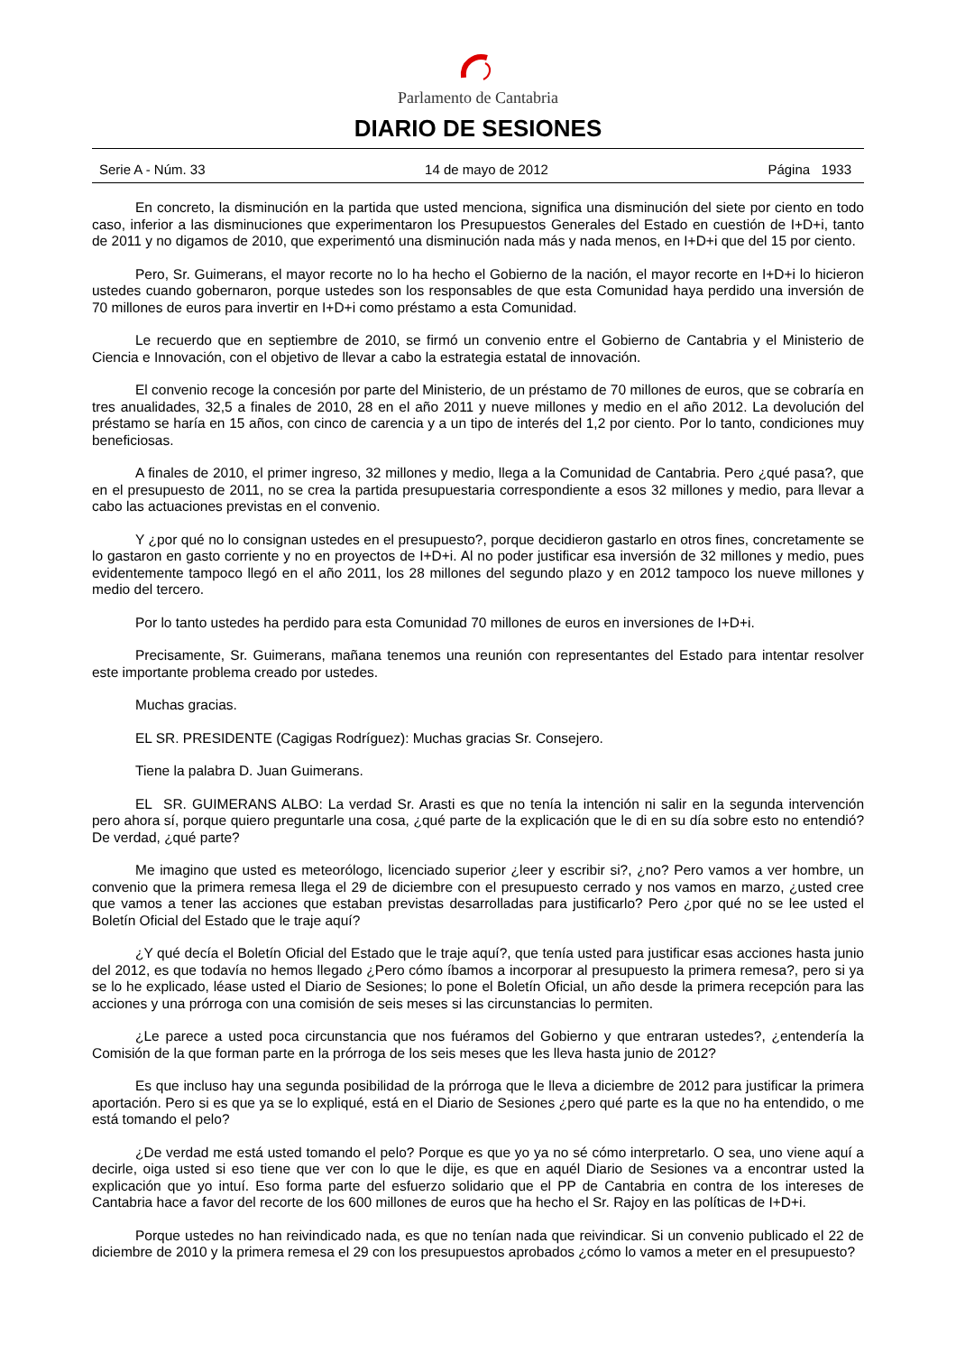Parlamento de Cantabria
DIARIO DE SESIONES
Serie A - Núm. 33 14 de mayo de 2012 Página 1933
En concreto, la disminución en la partida que usted menciona, significa una disminución del siete por ciento en todo caso, inferior a las disminuciones que experimentaron los Presupuestos Generales del Estado en cuestión de I+D+i, tanto de 2011 y no digamos de 2010, que experimentó una disminución nada más y nada menos, en I+D+i que del 15 por ciento.
Pero, Sr. Guimerans, el mayor recorte no lo ha hecho el Gobierno de la nación, el mayor recorte en I+D+i lo hicieron ustedes cuando gobernaron, porque ustedes son los responsables de que esta Comunidad haya perdido una inversión de 70 millones de euros para invertir en I+D+i como préstamo a esta Comunidad.
Le recuerdo que en septiembre de 2010, se firmó un convenio entre el Gobierno de Cantabria y el Ministerio de Ciencia e Innovación, con el objetivo de llevar a cabo la estrategia estatal de innovación.
El convenio recoge la concesión por parte del Ministerio, de un préstamo de 70 millones de euros, que se cobraría en tres anualidades, 32,5 a finales de 2010, 28 en el año 2011 y nueve millones y medio en el año 2012. La devolución del préstamo se haría en 15 años, con cinco de carencia y a un tipo de interés del 1,2 por ciento. Por lo tanto, condiciones muy beneficiosas.
A finales de 2010, el primer ingreso, 32 millones y medio, llega a la Comunidad de Cantabria. Pero ¿qué pasa?, que en el presupuesto de 2011, no se crea la partida presupuestaria correspondiente a esos 32 millones y medio, para llevar a cabo las actuaciones previstas en el convenio.
Y ¿por qué no lo consignan ustedes en el presupuesto?, porque decidieron gastarlo en otros fines, concretamente se lo gastaron en gasto corriente y no en proyectos de I+D+i. Al no poder justificar esa inversión de 32 millones y medio, pues evidentemente tampoco llegó en el año 2011, los 28 millones del segundo plazo y en 2012 tampoco los nueve millones y medio del tercero.
Por lo tanto ustedes ha perdido para esta Comunidad 70 millones de euros en inversiones de I+D+i.
Precisamente, Sr. Guimerans, mañana tenemos una reunión con representantes del Estado para intentar resolver este importante problema creado por ustedes.
Muchas gracias.
EL SR. PRESIDENTE (Cagigas Rodríguez): Muchas gracias Sr. Consejero.
Tiene la palabra D. Juan Guimerans.
EL SR. GUIMERANS ALBO: La verdad Sr. Arasti es que no tenía la intención ni salir en la segunda intervención pero ahora sí, porque quiero preguntarle una cosa, ¿qué parte de la explicación que le di en su día sobre esto no entendió? De verdad, ¿qué parte?
Me imagino que usted es meteorólogo, licenciado superior ¿leer y escribir si?, ¿no? Pero vamos a ver hombre, un convenio que la primera remesa llega el 29 de diciembre con el presupuesto cerrado y nos vamos en marzo, ¿usted cree que vamos a tener las acciones que estaban previstas desarrolladas para justificarlo? Pero ¿por qué no se lee usted el Boletín Oficial del Estado que le traje aquí?
¿Y qué decía el Boletín Oficial del Estado que le traje aquí?, que tenía usted para justificar esas acciones hasta junio del 2012, es que todavía no hemos llegado ¿Pero cómo íbamos a incorporar al presupuesto la primera remesa?, pero si ya se lo he explicado, léase usted el Diario de Sesiones; lo pone el Boletín Oficial, un año desde la primera recepción para las acciones y una prórroga con una comisión de seis meses si las circunstancias lo permiten.
¿Le parece a usted poca circunstancia que nos fuéramos del Gobierno y que entraran ustedes?, ¿entendería la Comisión de la que forman parte en la prórroga de los seis meses que les lleva hasta junio de 2012?
Es que incluso hay una segunda posibilidad de la prórroga que le lleva a diciembre de 2012 para justificar la primera aportación. Pero si es que ya se lo expliqué, está en el Diario de Sesiones ¿pero qué parte es la que no ha entendido, o me está tomando el pelo?
¿De verdad me está usted tomando el pelo? Porque es que yo ya no sé cómo interpretarlo. O sea, uno viene aquí a decirle, oiga usted si eso tiene que ver con lo que le dije, es que en aquél Diario de Sesiones va a encontrar usted la explicación que yo intuí. Eso forma parte del esfuerzo solidario que el PP de Cantabria en contra de los intereses de Cantabria hace a favor del recorte de los 600 millones de euros que ha hecho el Sr. Rajoy en las políticas de I+D+i.
Porque ustedes no han reivindicado nada, es que no tenían nada que reivindicar. Si un convenio publicado el 22 de diciembre de 2010 y la primera remesa el 29 con los presupuestos aprobados ¿cómo lo vamos a meter en el presupuesto?